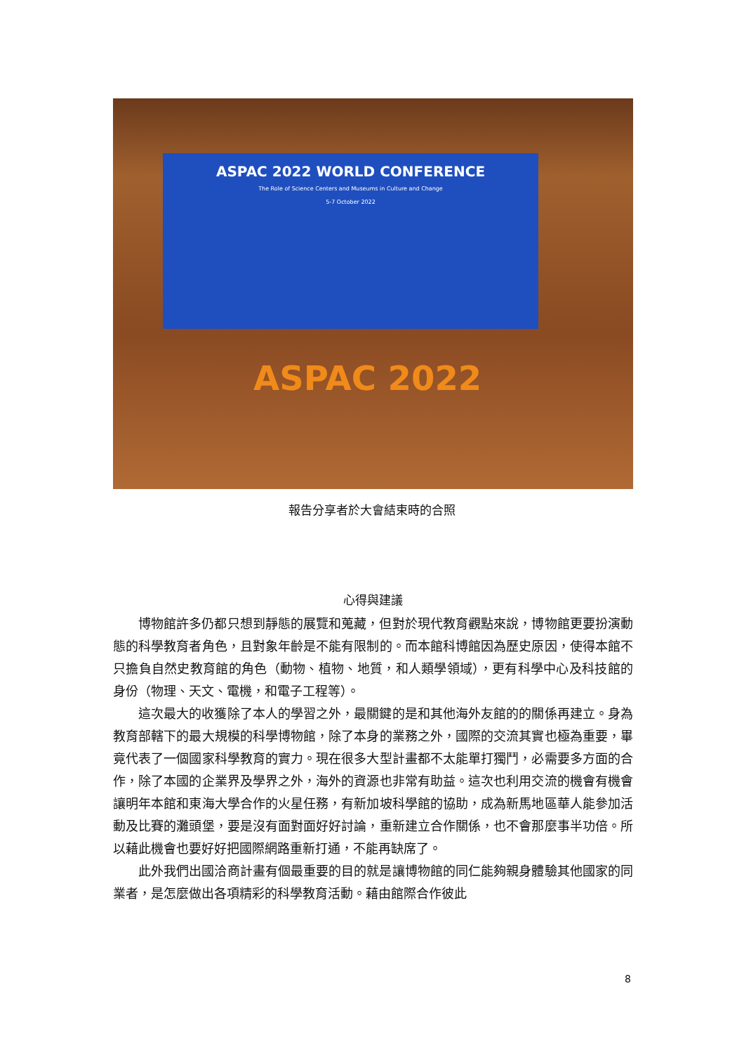ASPAC 2022 WORLD CONFERENCE
The Role of Science Centers and Museums in Culture and Change
5-7 October 2022
ASPAC 2022
報告分享者於大會結束時的合照
心得與建議
博物館許多仍都只想到靜態的展覽和蒐藏，但對於現代教育觀點來說，博物館更要扮演動態的科學教育者角色，且對象年齡是不能有限制的。而本館科博館因為歷史原因，使得本館不只擔負自然史教育館的角色（動物、植物、地質，和人類學領域），更有科學中心及科技館的身份（物理、天文、電機，和電子工程等）。
這次最大的收獲除了本人的學習之外，最關鍵的是和其他海外友館的的關係再建立。身為教育部轄下的最大規模的科學博物館，除了本身的業務之外，國際的交流其實也極為重要，畢竟代表了一個國家科學教育的實力。現在很多大型計畫都不太能單打獨鬥，必需要多方面的合作，除了本國的企業界及學界之外，海外的資源也非常有助益。這次也利用交流的機會有機會讓明年本館和東海大學合作的火星任務，有新加坡科學館的協助，成為新馬地區華人能參加活動及比賽的灘頭堡，要是沒有面對面好好討論，重新建立合作關係，也不會那麼事半功倍。所以藉此機會也要好好把國際網路重新打通，不能再缺席了。
此外我們出國洽商計畫有個最重要的目的就是讓博物館的同仁能夠親身體驗其他國家的同業者，是怎麼做出各項精彩的科學教育活動。藉由館際合作彼此
8